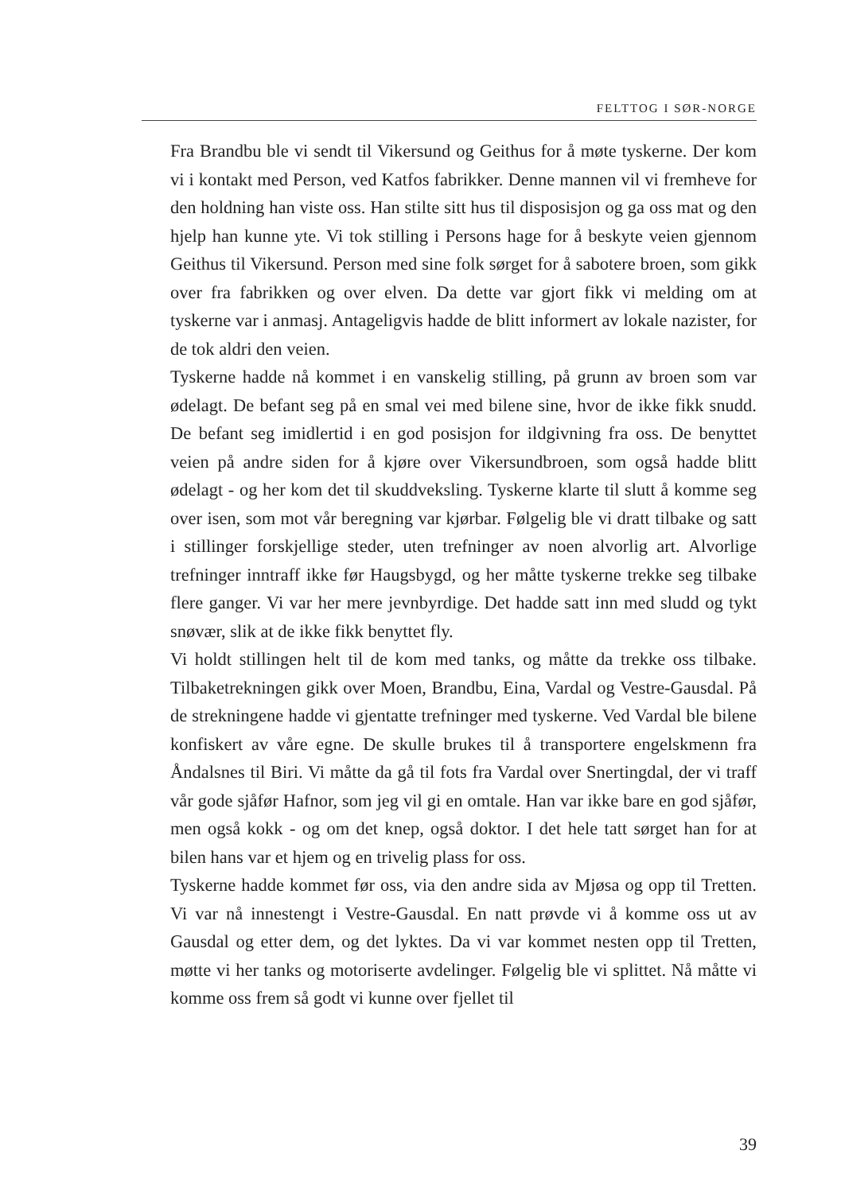FELTTOG I SØR-NORGE
Fra Brandbu ble vi sendt til Vikersund og Geithus for å møte tyskerne. Der kom vi i kontakt med Person, ved Katfos fabrikker. Denne mannen vil vi fremheve for den holdning han viste oss. Han stilte sitt hus til disposisjon og ga oss mat og den hjelp han kunne yte. Vi tok stilling i Persons hage for å beskyte veien gjennom Geithus til Vikersund. Person med sine folk sørget for å sabotere broen, som gikk over fra fabrikken og over elven. Da dette var gjort fikk vi melding om at tyskerne var i anmasj. Antageligvis hadde de blitt informert av lokale nazister, for de tok aldri den veien.
Tyskerne hadde nå kommet i en vanskelig stilling, på grunn av broen som var ødelagt. De befant seg på en smal vei med bilene sine, hvor de ikke fikk snudd. De befant seg imidlertid i en god posisjon for ildgivning fra oss. De benyttet veien på andre siden for å kjøre over Vikersundbroen, som også hadde blitt ødelagt - og her kom det til skuddveksling. Tyskerne klarte til slutt å komme seg over isen, som mot vår beregning var kjørbar. Følgelig ble vi dratt tilbake og satt i stillinger forskjellige steder, uten trefninger av noen alvorlig art. Alvorlige trefninger inntraff ikke før Haugsbygd, og her måtte tyskerne trekke seg tilbake flere ganger. Vi var her mere jevnbyrdige. Det hadde satt inn med sludd og tykt snøvær, slik at de ikke fikk benyttet fly.
Vi holdt stillingen helt til de kom med tanks, og måtte da trekke oss tilbake. Tilbaketrekningen gikk over Moen, Brandbu, Eina, Vardal og Vestre-Gausdal. På de strekningene hadde vi gjentatte trefninger med tyskerne. Ved Vardal ble bilene konfiskert av våre egne. De skulle brukes til å transportere engelskmenn fra Åndalsnes til Biri. Vi måtte da gå til fots fra Vardal over Snertingdal, der vi traff vår gode sjåfør Hafnor, som jeg vil gi en omtale. Han var ikke bare en god sjåfør, men også kokk - og om det knep, også doktor. I det hele tatt sørget han for at bilen hans var et hjem og en trivelig plass for oss.
Tyskerne hadde kommet før oss, via den andre sida av Mjøsa og opp til Tretten. Vi var nå innestengt i Vestre-Gausdal. En natt prøvde vi å komme oss ut av Gausdal og etter dem, og det lyktes. Da vi var kommet nesten opp til Tretten, møtte vi her tanks og motoriserte avdelinger. Følgelig ble vi splittet. Nå måtte vi komme oss frem så godt vi kunne over fjellet til
39